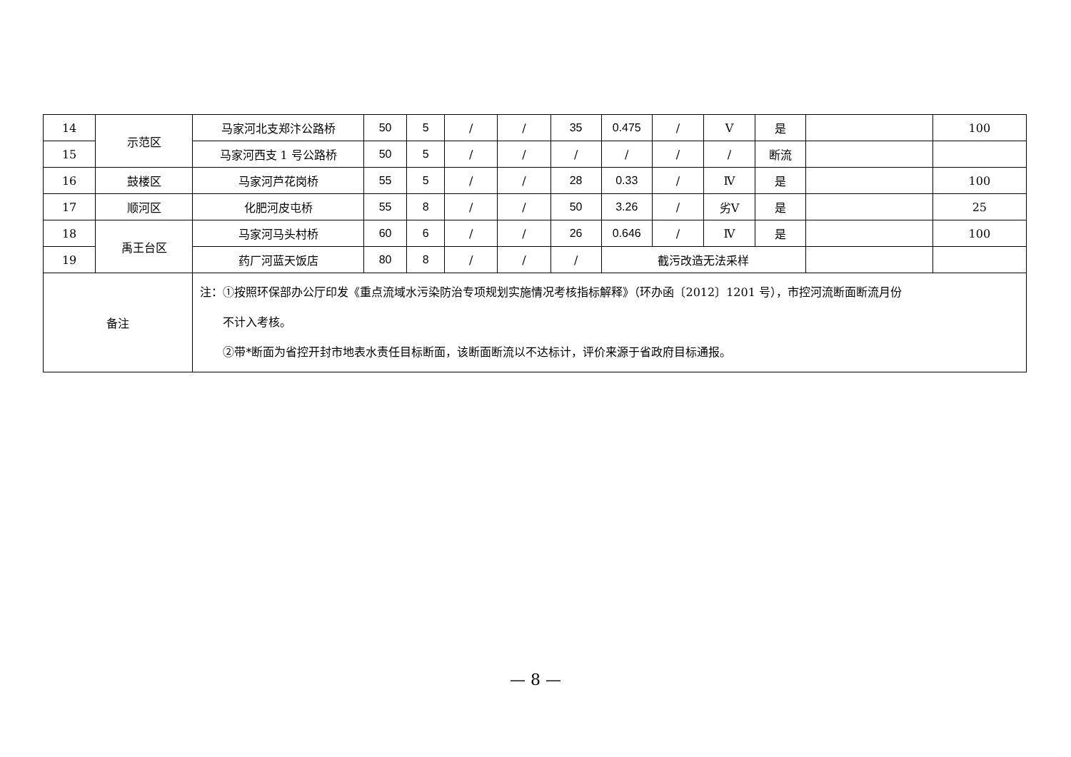| 14 | 示范区 | 马家河北支郑汴公路桥 | 50 | 5 | / | / | 35 | 0.475 | / | Ⅴ | 是 | | 100 |
| 15 | | 马家河西支 1 号公路桥 | 50 | 5 | / | / | / | / | / | / | 断流 | | |
| 16 | 鼓楼区 | 马家河芦花岗桥 | 55 | 5 | / | / | 28 | 0.33 | / | Ⅳ | 是 | | 100 |
| 17 | 顺河区 | 化肥河皮屯桥 | 55 | 8 | / | / | 50 | 3.26 | / | 劣Ⅴ | 是 | | 25 |
| 18 | 禹王台区 | 马家河马头村桥 | 60 | 6 | / | / | 26 | 0.646 | / | Ⅳ | 是 | | 100 |
| 19 | | 药厂河蓝天饭店 | 80 | 8 | / | / | / | 截污改造无法采样 | | | | | |
| 备注 | | 注：①按照环保部办公厅印发《重点流域水污染防治专项规划实施情况考核指标解释》（环办函〔2012〕1201 号），市控河流断面断流月份 不计入考核。 ②带*断面为省控开封市地表水责任目标断面，该断面断流以不达标计，评价来源于省政府目标通报。 | | | | | | | | | | | |
— 8 —